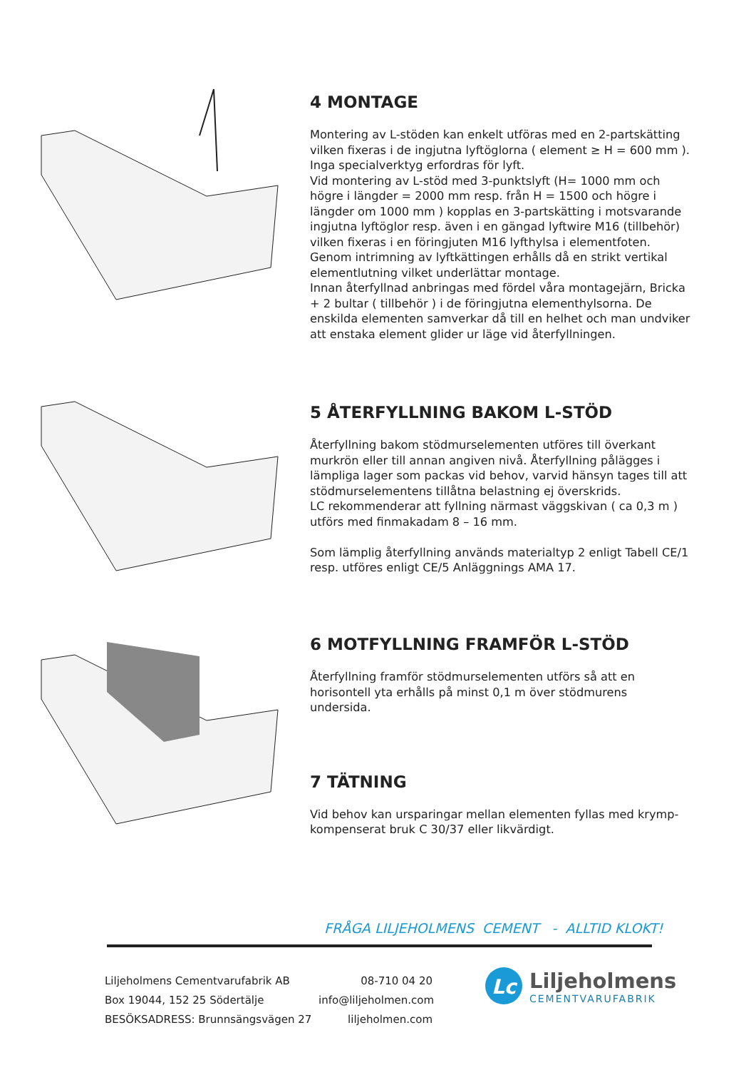4 MONTAGE
Montering av L-stöden kan enkelt utföras med en 2-partskätting vilken fixeras i de ingjutna lyftöglorna ( element ≥ H = 600 mm ). Inga specialverktyg erfordras för lyft.
Vid montering av L-stöd med 3-punktslyft (H= 1000 mm och högre i längder = 2000 mm resp. från H = 1500 och högre i längder om 1000 mm ) kopplas en 3-partskätting i motsvarande ingjutna lyftöglor resp. även i en gängad lyftwire M16 (tillbehör) vilken fixeras i en föringjuten M16 lyfthylsa i elementfoten. Genom intrimning av lyftkättingen erhålls då en strikt vertikal elementlutning vilket underlättar montage.
Innan återfyllnad anbringas med fördel våra montagejärn, Bricka + 2 bultar ( tillbehör ) i de föringjutna elementhylsorna. De enskilda elementen samverkar då till en helhet och man undviker att enstaka element glider ur läge vid återfyllningen.
5 ÅTERFYLLNING BAKOM L-STÖD
Återfyllning bakom stödmurselementen utföres till överkant murkrön eller till annan angiven nivå. Återfyllning pålägges i lämpliga lager som packas vid behov, varvid hänsyn tages till att stödmurselementens tillåtna belastning ej överskrids.
LC rekommenderar att fyllning närmast väggskivan ( ca 0,3 m ) utförs med finmakadam 8 – 16 mm.
Som lämplig återfyllning används materialtyp 2 enligt Tabell CE/1 resp. utföres enligt CE/5 Anläggnings AMA 17.
6 MOTFYLLNING FRAMFÖR L-STÖD
Återfyllning framför stödmurselementen utförs så att en horisontell yta erhålls på minst 0,1 m över stödmurens undersida.
7 TÄTNING
Vid behov kan ursparingar mellan elementen fyllas med krymp-kompenserat bruk C 30/37 eller likvärdigt.
FRÅGA LILJEHOLMENS CEMENT - ALLTID KLOKT!
Liljeholmens Cementvarufabrik AB
Box 19044, 152 25 Södertälje
BESÖKSADRESS: Brunnsängsvägen 27
08-710 04 20
info@liljeholmen.com
liljeholmen.com
Lc
Liljeholmens
CEMENTVARUFABRIK